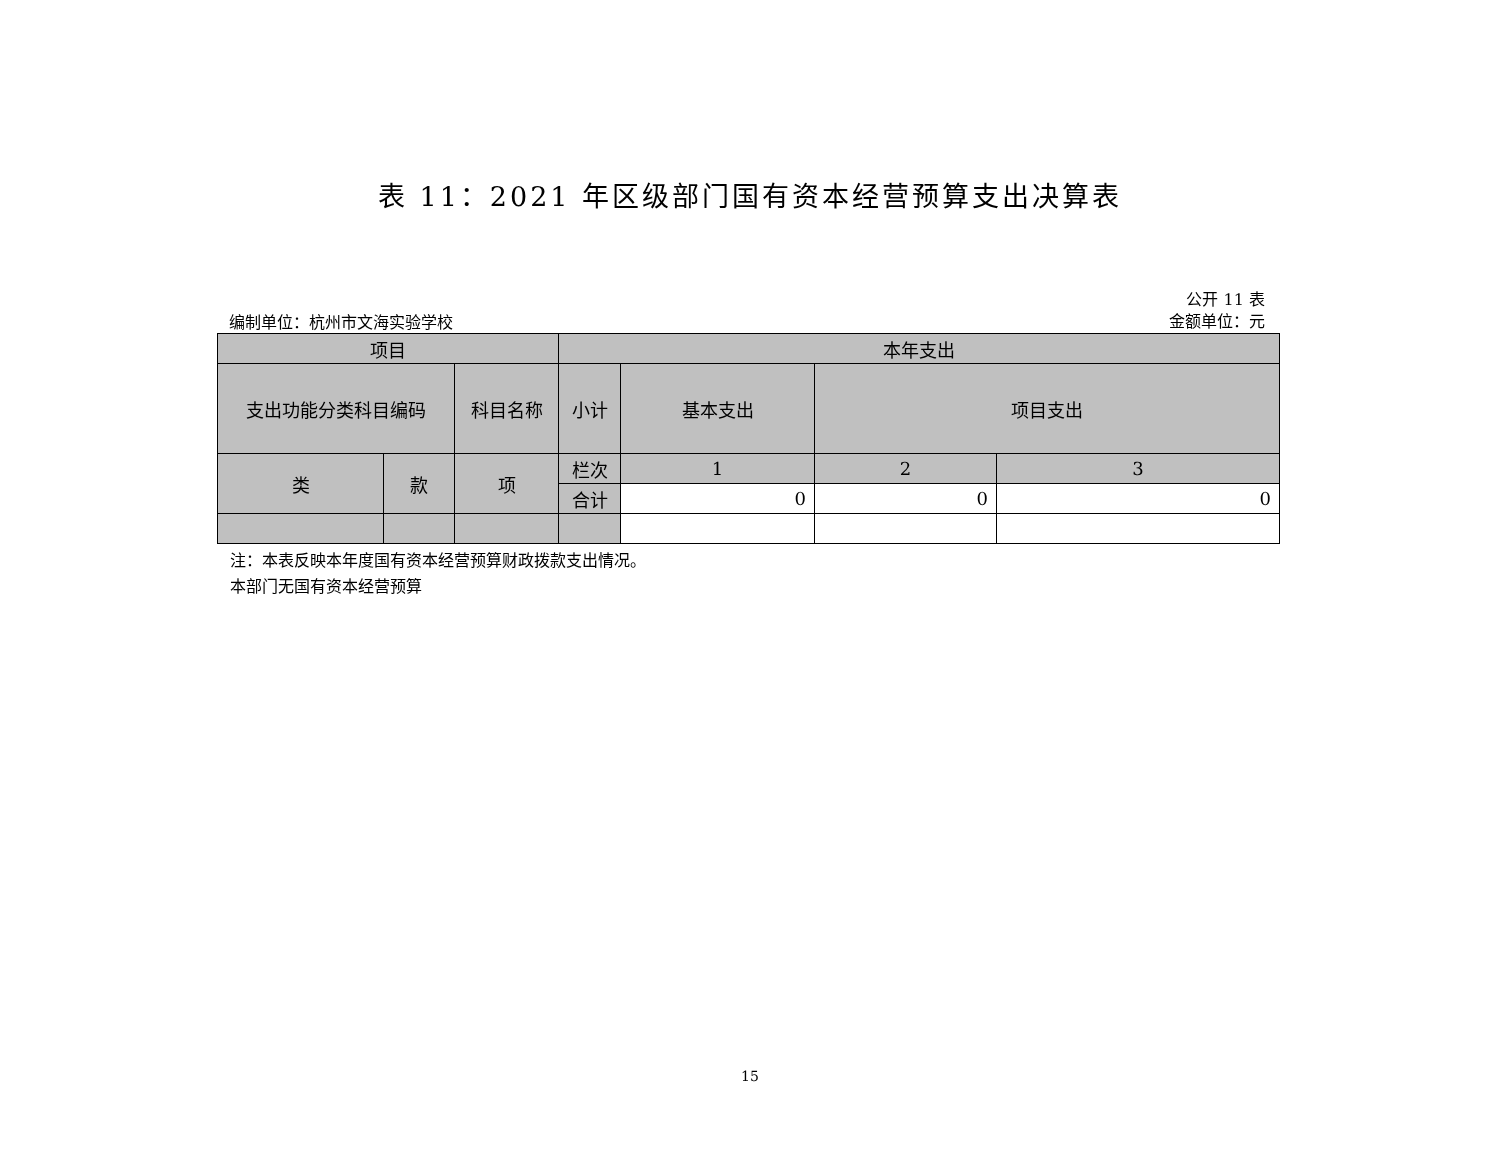表 11：2021 年区级部门国有资本经营预算支出决算表
编制单位：杭州市文海实验学校
公开 11 表
金额单位：元
| 项目 | | | 本年支出 | | | |
| --- | --- | --- | --- | --- | --- | --- |
| 支出功能分类科目编码 | | 科目名称 | 小计 | 基本支出 | 项目支出 | |
| 类 | 款 | 项 | 栏次 | 1 | 2 | 3 |
| | | | 合计 | 0 | 0 | 0 |
注：本表反映本年度国有资本经营预算财政拨款支出情况。
本部门无国有资本经营预算
15